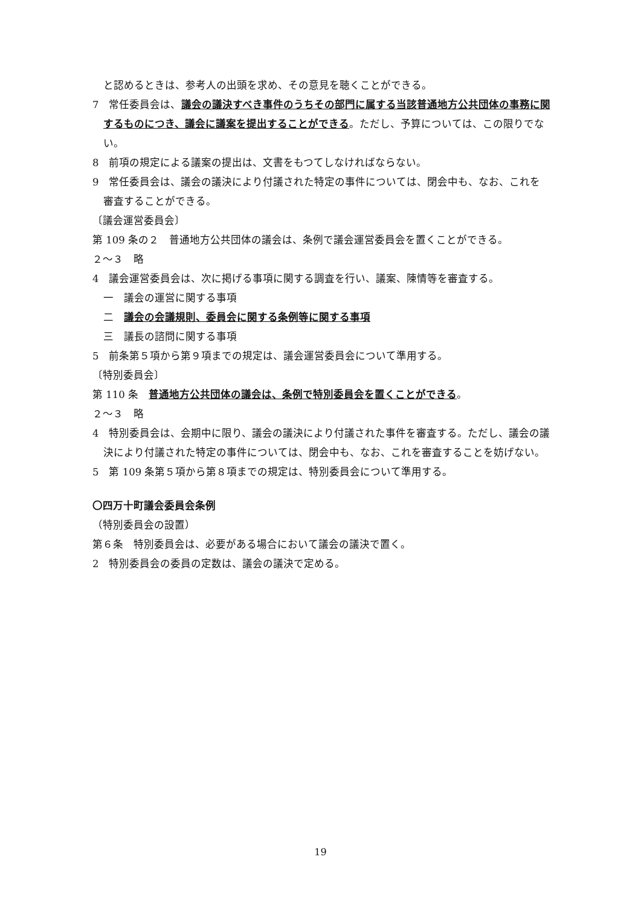と認めるときは、参考人の出頭を求め、その意見を聴くことができる。
7　常任委員会は、議会の議決すべき事件のうちその部門に属する当該普通地方公共団体の事務に関するものにつき、議会に議案を提出することができる。ただし、予算については、この限りでない。
8　前項の規定による議案の提出は、文書をもつてしなければならない。
9　常任委員会は、議会の議決により付議された特定の事件については、閉会中も、なお、これを審査することができる。
〔議会運営委員会〕
第 109 条の２　普通地方公共団体の議会は、条例で議会運営委員会を置くことができる。
２～３　略
4　議会運営委員会は、次に掲げる事項に関する調査を行い、議案、陳情等を審査する。
一　議会の運営に関する事項
二　議会の会議規則、委員会に関する条例等に関する事項
三　議長の諮問に関する事項
5　前条第５項から第９項までの規定は、議会運営委員会について準用する。
〔特別委員会〕
第 110 条　普通地方公共団体の議会は、条例で特別委員会を置くことができる。
２～３　略
4　特別委員会は、会期中に限り、議会の議決により付議された事件を審査する。ただし、議会の議決により付議された特定の事件については、閉会中も、なお、これを審査することを妨げない。
5　第 109 条第５項から第８項までの規定は、特別委員会について準用する。
〇四万十町議会委員会条例
（特別委員会の設置）
第６条　特別委員会は、必要がある場合において議会の議決で置く。
2　特別委員会の委員の定数は、議会の議決で定める。
19